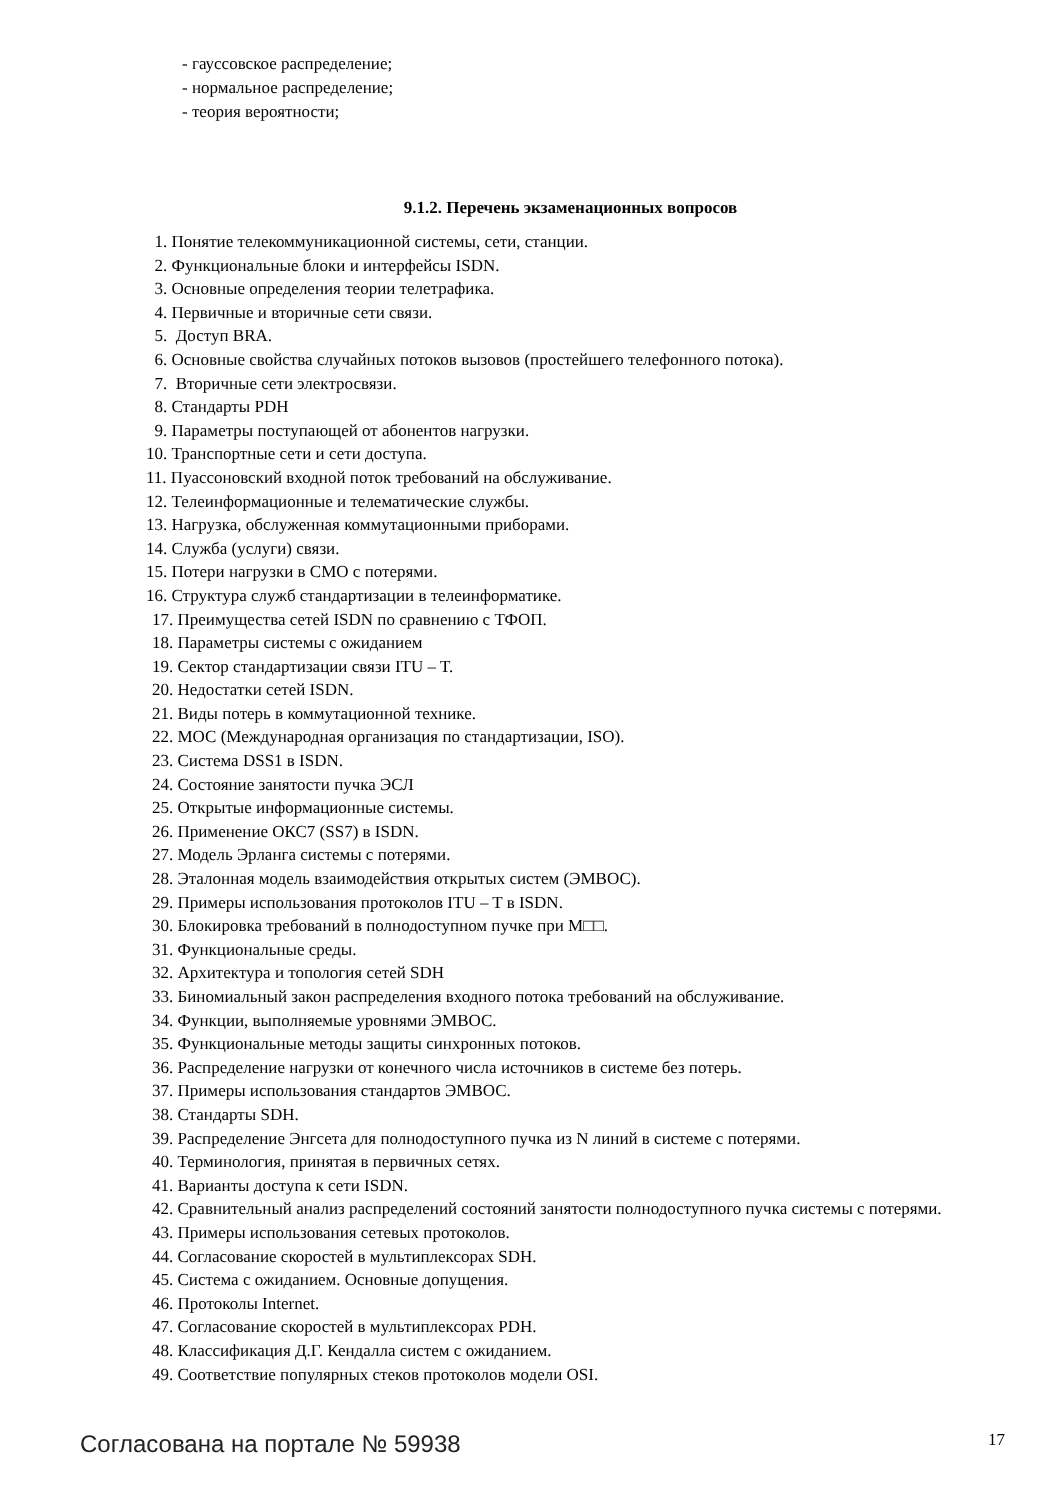- гауссовское распределение;
- нормальное распределение;
- теория вероятности;
9.1.2. Перечень экзаменационных вопросов
1. Понятие телекоммуникационной системы, сети, станции.
2. Функциональные блоки и интерфейсы ISDN.
3. Основные определения теории телетрафика.
4. Первичные и вторичные сети связи.
5. Доступ BRA.
6. Основные свойства случайных потоков вызовов (простейшего телефонного потока).
7. Вторичные сети электросвязи.
8. Стандарты PDH
9. Параметры поступающей от абонентов нагрузки.
10. Транспортные сети и сети доступа.
11. Пуассоновский входной поток требований на обслуживание.
12. Телеинформационные и телематические службы.
13. Нагрузка, обслуженная коммутационными приборами.
14. Служба (услуги) связи.
15. Потери нагрузки в СМО с потерями.
16. Структура служб стандартизации в телеинформатике.
17. Преимущества сетей ISDN по сравнению с ТФОП.
18. Параметры системы с ожиданием
19. Сектор стандартизации связи ITU – T.
20. Недостатки сетей ISDN.
21. Виды потерь в коммутационной технике.
22. МОС (Международная организация по стандартизации, ISO).
23. Система DSS1 в ISDN.
24. Состояние занятости пучка ЭСЛ
25. Открытые информационные системы.
26. Применение ОКС7 (SS7) в ISDN.
27. Модель Эрланга системы с потерями.
28. Эталонная модель взаимодействия открытых систем (ЭМВОС).
29. Примеры использования протоколов ITU – T в ISDN.
30. Блокировка требований в полнодоступном пучке при М□□.
31. Функциональные среды.
32. Архитектура и топология сетей SDH
33. Биномиальный закон распределения входного потока требований на обслуживание.
34. Функции, выполняемые уровнями ЭМВОС.
35. Функциональные методы защиты синхронных потоков.
36. Распределение нагрузки от конечного числа источников в системе без потерь.
37. Примеры использования стандартов ЭМВОС.
38. Стандарты SDH.
39. Распределение Энгсета для полнодоступного пучка из N линий в системе с потерями.
40. Терминология, принятая в первичных сетях.
41. Варианты доступа к сети ISDN.
42. Сравнительный анализ распределений состояний занятости полнодоступного пучка системы с потерями.
43. Примеры использования сетевых протоколов.
44. Согласование скоростей в мультиплексорах SDH.
45. Система с ожиданием. Основные допущения.
46. Протоколы Internet.
47. Согласование скоростей в мультиплексорах PDH.
48. Классификация Д.Г. Кендалла систем с ожиданием.
49. Соответствие популярных стеков протоколов модели OSI.
Согласована на портале № 59938 17